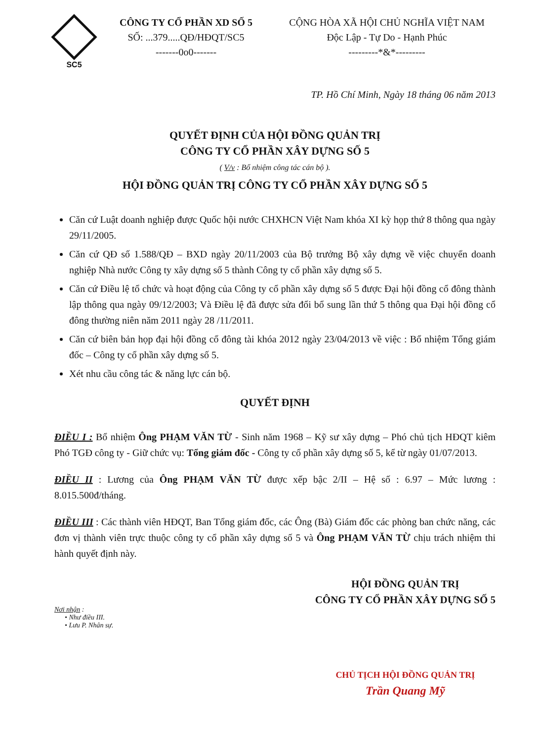SC5
CÔNG TY CỔ PHẦN XD SỐ 5
SỐ: ...379.....QĐ/HĐQT/SC5
-------0o0-------
CỘNG HÒA XÃ HỘI CHỦ NGHĨA VIỆT NAM
Độc Lập - Tự Do - Hạnh Phúc
---------*&*---------
TP. Hồ Chí Minh, Ngày 18 tháng 06 năm 2013
QUYẾT ĐỊNH CỦA HỘI ĐỒNG QUẢN TRỊ
CÔNG TY CỔ PHẦN XÂY DỰNG SỐ 5
( V/v : Bổ nhiệm công tác cán bộ ).
HỘI ĐỒNG QUẢN TRỊ CÔNG TY CỔ PHẦN XÂY DỰNG SỐ 5
Căn cứ Luật doanh nghiệp được Quốc hội nước CHXHCN Việt Nam khóa XI kỳ họp thứ 8 thông qua ngày 29/11/2005.
Căn cứ QĐ số 1.588/QĐ – BXD ngày 20/11/2003 của Bộ trưởng Bộ xây dựng về việc chuyển doanh nghiệp Nhà nước Công ty xây dựng số 5 thành Công ty cổ phần xây dựng số 5.
Căn cứ Điều lệ tổ chức và hoạt động của Công ty cổ phần xây dựng số 5 được Đại hội đồng cổ đông thành lập thông qua ngày 09/12/2003; Và Điều lệ đã được sửa đổi bổ sung lần thứ 5 thông qua Đại hội đồng cổ đông thường niên năm 2011 ngày 28 /11/2011.
Căn cứ biên bản họp đại hội đồng cổ đông tài khóa 2012 ngày 23/04/2013 về việc : Bổ nhiệm Tổng giám đốc – Công ty cổ phần xây dựng số 5.
Xét nhu cầu công tác & năng lực cán bộ.
QUYẾT ĐỊNH
ĐIỀU I : Bổ nhiệm Ông PHẠM VĂN TỪ - Sinh năm 1968 – Kỹ sư xây dựng – Phó chủ tịch HĐQT kiêm Phó TGĐ công ty - Giữ chức vụ: Tổng giám đốc - Công ty cổ phần xây dựng số 5, kể từ ngày 01/07/2013.
ĐIỀU II : Lương của Ông PHẠM VĂN TỪ được xếp bậc 2/II – Hệ số : 6.97 – Mức lương : 8.015.500đ/tháng.
ĐIỀU III : Các thành viên HĐQT, Ban Tổng giám đốc, các Ông (Bà) Giám đốc các phòng ban chức năng, các đơn vị thành viên trực thuộc công ty cổ phần xây dựng số 5 và Ông PHẠM VĂN TỪ chịu trách nhiệm thi hành quyết định này.
Nơi nhận :
• Như điều III.
• Lưu P. Nhân sự.
HỘI ĐỒNG QUẢN TRỊ
CÔNG TY CỔ PHẦN XÂY DỰNG SỐ 5
CHỦ TỊCH HỘI ĐỒNG QUẢN TRỊ
Trần Quang Mỹ